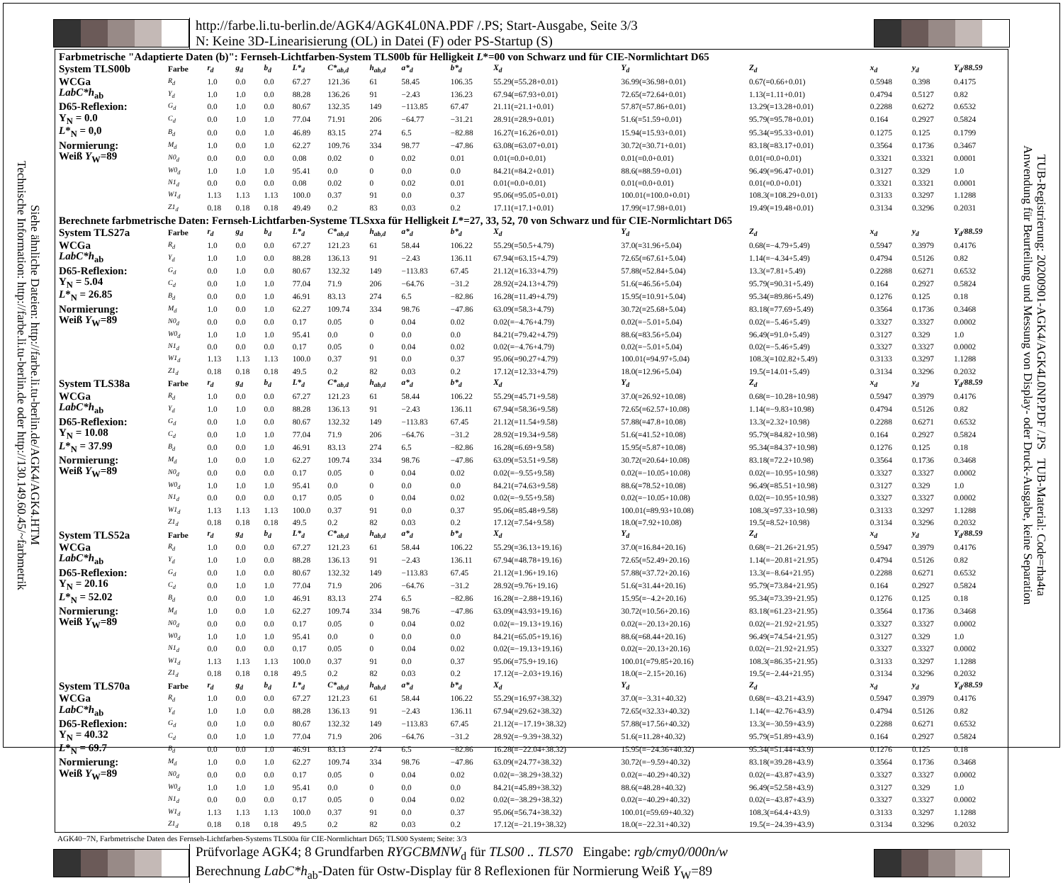Siehe ähnliche Dateien: http://farbe.li.tu-berlin.de/AGK4/AGK4.HTM
Technische Information: http://farbe.li.tu-berlin.de oder http://130.149.60.45/~farbmetrik
http://farbe.li.tu-berlin.de/AGK4/AGK4L0NA.PDF /.PS; Start-Ausgabe, Seite 3/3
N: Keine 3D-Linearisierung (OL) in Datei (F) oder PS-Startup (S)
| Farbmetrische "Adaptierte Daten (b)": Fernseh-Lichtfarben-System TLS00b für Helligkeit L *=00 von Schwarz und für CIE-Normlichtart D65 | | | | | | | | | | | | | | | |
| System TLS00b | Farbe | r<sub>d</sub> | g<sub>d</sub> | b<sub>d</sub> | L*<sub>d</sub> | C*<sub>ab,d</sub> | h<sub>ab,d</sub> | a*<sub>d</sub> | b*<sub>d</sub> | X<sub>d</sub> | Y<sub>d</sub> | Z<sub>d</sub> | x<sub>d</sub> | y<sub>d</sub> | Y<sub>d</sub>/88.59 |
| WCGa | R<sub>d</sub> | 1.0 | 0.0 | 0.0 | 67.27 | 121.36 | 61 | 58.45 | 106.35 | 55.29(=55.28+0.01) | 36.99(=36.98+0.01) | 0.67(=0.66+0.01) | 0.5948 | 0.398 | 0.4175 |
| LabC*h<sub>ab</sub> | Y<sub>d</sub> | 1.0 | 1.0 | 0.0 | 88.28 | 136.26 | 91 | −2.43 | 136.23 | 67.94(=67.93+0.01) | 72.65(=72.64+0.01) | 1.13(=1.11+0.01) | 0.4794 | 0.5127 | 0.82 |
| D65-Reflexion: | G<sub>d</sub> | 0.0 | 1.0 | 0.0 | 80.67 | 132.35 | 149 | −113.85 | 67.47 | 21.11(=21.1+0.01) | 57.87(=57.86+0.01) | 13.29(=13.28+0.01) | 0.2288 | 0.6272 | 0.6532 |
| Y<sub>N</sub> = 0.0 | C<sub>d</sub> | 0.0 | 1.0 | 1.0 | 77.04 | 71.91 | 206 | −64.77 | −31.21 | 28.91(=28.9+0.01) | 51.6(=51.59+0.01) | 95.79(=95.78+0.01) | 0.164 | 0.2927 | 0.5824 |
| L *<sub>N</sub> = 0,0 | B<sub>d</sub> | 0.0 | 0.0 | 1.0 | 46.89 | 83.15 | 274 | 6.5 | −82.88 | 16.27(=16.26+0.01) | 15.94(=15.93+0.01) | 95.34(=95.33+0.01) | 0.1275 | 0.125 | 0.1799 |
| Normierung: | M<sub>d</sub> | 1.0 | 0.0 | 1.0 | 62.27 | 109.76 | 334 | 98.77 | −47.86 | 63.08(=63.07+0.01) | 30.72(=30.71+0.01) | 83.18(=83.17+0.01) | 0.3564 | 0.1736 | 0.3467 |
| Weiß Y<sub>W</sub>=89 | N0<sub>d</sub> | 0.0 | 0.0 | 0.0 | 0.08 | 0.02 | 0 | 0.02 | 0.01 | 0.01(=0.0+0.01) | 0.01(=0.0+0.01) | 0.01(=0.0+0.01) | 0.3321 | 0.3321 | 0.0001 |
| | W0<sub>d</sub> | 1.0 | 1.0 | 1.0 | 95.41 | 0.0 | 0 | 0.0 | 0.0 | 84.21(=84.2+0.01) | 88.6(=88.59+0.01) | 96.49(=96.47+0.01) | 0.3127 | 0.329 | 1.0 |
| | N1<sub>d</sub> | 0.0 | 0.0 | 0.0 | 0.08 | 0.02 | 0 | 0.02 | 0.01 | 0.01(=0.0+0.01) | 0.01(=0.0+0.01) | 0.01(=0.0+0.01) | 0.3321 | 0.3321 | 0.0001 |
| | W1<sub>d</sub> | 1.13 | 1.13 | 1.13 | 100.0 | 0.37 | 91 | 0.0 | 0.37 | 95.06(=95.05+0.01) | 100.01(=100.0+0.01) | 108.3(=108.29+0.01) | 0.3133 | 0.3297 | 1.1288 |
| | Z1<sub>d</sub> | 0.18 | 0.18 | 0.18 | 49.49 | 0.2 | 83 | 0.03 | 0.2 | 17.11(=17.1+0.01) | 17.99(=17.98+0.01) | 19.49(=19.48+0.01) | 0.3134 | 0.3296 | 0.2031 |
| Berechnete farbmetrische Daten: Fernseh-Lichtfarben-Systeme TLSxxa für Helligkeit L *=27, 33, 52, 70 von Schwarz und für CIE-Normlichtart D65 | | | | | | | | | | | | | | | |
| System TLS27a | Farbe | r<sub>d</sub> | g<sub>d</sub> | b<sub>d</sub> | L*<sub>d</sub> | C*<sub>ab,d</sub> | h<sub>ab,d</sub> | a*<sub>d</sub> | b*<sub>d</sub> | X<sub>d</sub> | Y<sub>d</sub> | Z<sub>d</sub> | x<sub>d</sub> | y<sub>d</sub> | Y<sub>d</sub>/88.59 |
| WCGa | R<sub>d</sub> | 1.0 | 0.0 | 0.0 | 67.27 | 121.23 | 61 | 58.44 | 106.22 | 55.29(=50.5+4.79) | 37.0(=31.96+5.04) | 0.68(=−4.79+5.49) | 0.5947 | 0.3979 | 0.4176 |
| LabC*h<sub>ab</sub> | Y<sub>d</sub> | 1.0 | 1.0 | 0.0 | 88.28 | 136.13 | 91 | −2.43 | 136.11 | 67.94(=63.15+4.79) | 72.65(=67.61+5.04) | 1.14(=−4.34+5.49) | 0.4794 | 0.5126 | 0.82 |
| D65-Reflexion: | G<sub>d</sub> | 0.0 | 1.0 | 0.0 | 80.67 | 132.32 | 149 | −113.83 | 67.45 | 21.12(=16.33+4.79) | 57.88(=52.84+5.04) | 13.3(=7.81+5.49) | 0.2288 | 0.6271 | 0.6532 |
| Y<sub>N</sub> = 5.04 | C<sub>d</sub> | 0.0 | 1.0 | 1.0 | 77.04 | 71.9 | 206 | −64.76 | −31.2 | 28.92(=24.13+4.79) | 51.6(=46.56+5.04) | 95.79(=90.31+5.49) | 0.164 | 0.2927 | 0.5824 |
| L *<sub>N</sub> = 26.85 | B<sub>d</sub> | 0.0 | 0.0 | 1.0 | 46.91 | 83.13 | 274 | 6.5 | −82.86 | 16.28(=11.49+4.79) | 15.95(=10.91+5.04) | 95.34(=89.86+5.49) | 0.1276 | 0.125 | 0.18 |
| Normierung: | M<sub>d</sub> | 1.0 | 0.0 | 1.0 | 62.27 | 109.74 | 334 | 98.76 | −47.86 | 63.09(=58.3+4.79) | 30.72(=25.68+5.04) | 83.18(=77.69+5.49) | 0.3564 | 0.1736 | 0.3468 |
| Weiß Y<sub>W</sub>=89 | N0<sub>d</sub> | 0.0 | 0.0 | 0.0 | 0.17 | 0.05 | 0 | 0.04 | 0.02 | 0.02(=−4.76+4.79) | 0.02(=−5.01+5.04) | 0.02(=−5.46+5.49) | 0.3327 | 0.3327 | 0.0002 |
| | W0<sub>d</sub> | 1.0 | 1.0 | 1.0 | 95.41 | 0.0 | 0 | 0.0 | 0.0 | 84.21(=79.42+4.79) | 88.6(=83.56+5.04) | 96.49(=91.0+5.49) | 0.3127 | 0.329 | 1.0 |
| | N1<sub>d</sub> | 0.0 | 0.0 | 0.0 | 0.17 | 0.05 | 0 | 0.04 | 0.02 | 0.02(=−4.76+4.79) | 0.02(=−5.01+5.04) | 0.02(=−5.46+5.49) | 0.3327 | 0.3327 | 0.0002 |
| | W1<sub>d</sub> | 1.13 | 1.13 | 1.13 | 100.0 | 0.37 | 91 | 0.0 | 0.37 | 95.06(=90.27+4.79) | 100.01(=94.97+5.04) | 108.3(=102.82+5.49) | 0.3133 | 0.3297 | 1.1288 |
| | Z1<sub>d</sub> | 0.18 | 0.18 | 0.18 | 49.5 | 0.2 | 82 | 0.03 | 0.2 | 17.12(=12.33+4.79) | 18.0(=12.96+5.04) | 19.5(=14.01+5.49) | 0.3134 | 0.3296 | 0.2032 |
| System TLS38a | Farbe | r<sub>d</sub> | g<sub>d</sub> | b<sub>d</sub> | L*<sub>d</sub> | C*<sub>ab,d</sub> | h<sub>ab,d</sub> | a*<sub>d</sub> | b*<sub>d</sub> | X<sub>d</sub> | Y<sub>d</sub> | Z<sub>d</sub> | x<sub>d</sub> | y<sub>d</sub> | Y<sub>d</sub>/88.59 |
| WCGa | R<sub>d</sub> | 1.0 | 0.0 | 0.0 | 67.27 | 121.23 | 61 | 58.44 | 106.22 | 55.29(=45.71+9.58) | 37.0(=26.92+10.08) | 0.68(=−10.28+10.98) | 0.5947 | 0.3979 | 0.4176 |
| LabC*h<sub>ab</sub> | Y<sub>d</sub> | 1.0 | 1.0 | 0.0 | 88.28 | 136.13 | 91 | −2.43 | 136.11 | 67.94(=58.36+9.58) | 72.65(=62.57+10.08) | 1.14(=−9.83+10.98) | 0.4794 | 0.5126 | 0.82 |
| D65-Reflexion: | G<sub>d</sub> | 0.0 | 1.0 | 0.0 | 80.67 | 132.32 | 149 | −113.83 | 67.45 | 21.12(=11.54+9.58) | 57.88(=47.8+10.08) | 13.3(=2.32+10.98) | 0.2288 | 0.6271 | 0.6532 |
| Y<sub>N</sub> = 10.08 | C<sub>d</sub> | 0.0 | 1.0 | 1.0 | 77.04 | 71.9 | 206 | −64.76 | −31.2 | 28.92(=19.34+9.58) | 51.6(=41.52+10.08) | 95.79(=84.82+10.98) | 0.164 | 0.2927 | 0.5824 |
| L *<sub>N</sub> = 37.99 | B<sub>d</sub> | 0.0 | 0.0 | 1.0 | 46.91 | 83.13 | 274 | 6.5 | −82.86 | 16.28(=6.69+9.58) | 15.95(=5.87+10.08) | 95.34(=84.37+10.98) | 0.1276 | 0.125 | 0.18 |
| Normierung: | M<sub>d</sub> | 1.0 | 0.0 | 1.0 | 62.27 | 109.74 | 334 | 98.76 | −47.86 | 63.09(=53.51+9.58) | 30.72(=20.64+10.08) | 83.18(=72.2+10.98) | 0.3564 | 0.1736 | 0.3468 |
| Weiß Y<sub>W</sub>=89 | N0<sub>d</sub> | 0.0 | 0.0 | 0.0 | 0.17 | 0.05 | 0 | 0.04 | 0.02 | 0.02(=−9.55+9.58) | 0.02(=−10.05+10.08) | 0.02(=−10.95+10.98) | 0.3327 | 0.3327 | 0.0002 |
| | W0<sub>d</sub> | 1.0 | 1.0 | 1.0 | 95.41 | 0.0 | 0 | 0.0 | 0.0 | 84.21(=74.63+9.58) | 88.6(=78.52+10.08) | 96.49(=85.51+10.98) | 0.3127 | 0.329 | 1.0 |
| | N1<sub>d</sub> | 0.0 | 0.0 | 0.0 | 0.17 | 0.05 | 0 | 0.04 | 0.02 | 0.02(=−9.55+9.58) | 0.02(=−10.05+10.08) | 0.02(=−10.95+10.98) | 0.3327 | 0.3327 | 0.0002 |
| | W1<sub>d</sub> | 1.13 | 1.13 | 1.13 | 100.0 | 0.37 | 91 | 0.0 | 0.37 | 95.06(=85.48+9.58) | 100.01(=89.93+10.08) | 108.3(=97.33+10.98) | 0.3133 | 0.3297 | 1.1288 |
| | Z1<sub>d</sub> | 0.18 | 0.18 | 0.18 | 49.5 | 0.2 | 82 | 0.03 | 0.2 | 17.12(=7.54+9.58) | 18.0(=7.92+10.08) | 19.5(=8.52+10.98) | 0.3134 | 0.3296 | 0.2032 |
| System TLS52a | Farbe | r<sub>d</sub> | g<sub>d</sub> | b<sub>d</sub> | L*<sub>d</sub> | C*<sub>ab,d</sub> | h<sub>ab,d</sub> | a*<sub>d</sub> | b*<sub>d</sub> | X<sub>d</sub> | Y<sub>d</sub> | Z<sub>d</sub> | x<sub>d</sub> | y<sub>d</sub> | Y<sub>d</sub>/88.59 |
| WCGa | R<sub>d</sub> | 1.0 | 0.0 | 0.0 | 67.27 | 121.23 | 61 | 58.44 | 106.22 | 55.29(=36.13+19.16) | 37.0(=16.84+20.16) | 0.68(=−21.26+21.95) | 0.5947 | 0.3979 | 0.4176 |
| LabC*h<sub>ab</sub> | Y<sub>d</sub> | 1.0 | 1.0 | 0.0 | 88.28 | 136.13 | 91 | −2.43 | 136.11 | 67.94(=48.78+19.16) | 72.65(=52.49+20.16) | 1.14(=−20.81+21.95) | 0.4794 | 0.5126 | 0.82 |
| D65-Reflexion: | G<sub>d</sub> | 0.0 | 1.0 | 0.0 | 80.67 | 132.32 | 149 | −113.83 | 67.45 | 21.12(=1.96+19.16) | 57.88(=37.72+20.16) | 13.3(=−8.64+21.95) | 0.2288 | 0.6271 | 0.6532 |
| Y<sub>N</sub> = 20.16 | C<sub>d</sub> | 0.0 | 1.0 | 1.0 | 77.04 | 71.9 | 206 | −64.76 | −31.2 | 28.92(=9.76+19.16) | 51.6(=31.44+20.16) | 95.79(=73.84+21.95) | 0.164 | 0.2927 | 0.5824 |
| L *<sub>N</sub> = 52.02 | B<sub>d</sub> | 0.0 | 0.0 | 1.0 | 46.91 | 83.13 | 274 | 6.5 | −82.86 | 16.28(=−2.88+19.16) | 15.95(=−4.2+20.16) | 95.34(=73.39+21.95) | 0.1276 | 0.125 | 0.18 |
| Normierung: | M<sub>d</sub> | 1.0 | 0.0 | 1.0 | 62.27 | 109.74 | 334 | 98.76 | −47.86 | 63.09(=43.93+19.16) | 30.72(=10.56+20.16) | 83.18(=61.23+21.95) | 0.3564 | 0.1736 | 0.3468 |
| Weiß Y<sub>W</sub>=89 | N0<sub>d</sub> | 0.0 | 0.0 | 0.0 | 0.17 | 0.05 | 0 | 0.04 | 0.02 | 0.02(=−19.13+19.16) | 0.02(=−20.13+20.16) | 0.02(=−21.92+21.95) | 0.3327 | 0.3327 | 0.0002 |
| | W0<sub>d</sub> | 1.0 | 1.0 | 1.0 | 95.41 | 0.0 | 0 | 0.0 | 0.0 | 84.21(=65.05+19.16) | 88.6(=68.44+20.16) | 96.49(=74.54+21.95) | 0.3127 | 0.329 | 1.0 |
| | N1<sub>d</sub> | 0.0 | 0.0 | 0.0 | 0.17 | 0.05 | 0 | 0.04 | 0.02 | 0.02(=−19.13+19.16) | 0.02(=−20.13+20.16) | 0.02(=−21.92+21.95) | 0.3327 | 0.3327 | 0.0002 |
| | W1<sub>d</sub> | 1.13 | 1.13 | 1.13 | 100.0 | 0.37 | 91 | 0.0 | 0.37 | 95.06(=75.9+19.16) | 100.01(=79.85+20.16) | 108.3(=86.35+21.95) | 0.3133 | 0.3297 | 1.1288 |
| | Z1<sub>d</sub> | 0.18 | 0.18 | 0.18 | 49.5 | 0.2 | 82 | 0.03 | 0.2 | 17.12(=−2.03+19.16) | 18.0(=−2.15+20.16) | 19.5(=−2.44+21.95) | 0.3134 | 0.3296 | 0.2032 |
| System TLS70a | Farbe | r<sub>d</sub> | g<sub>d</sub> | b<sub>d</sub> | L*<sub>d</sub> | C*<sub>ab,d</sub> | h<sub>ab,d</sub> | a*<sub>d</sub> | b*<sub>d</sub> | X<sub>d</sub> | Y<sub>d</sub> | Z<sub>d</sub> | x<sub>d</sub> | y<sub>d</sub> | Y<sub>d</sub>/88.59 |
| WCGa | R<sub>d</sub> | 1.0 | 0.0 | 0.0 | 67.27 | 121.23 | 61 | 58.44 | 106.22 | 55.29(=16.97+38.32) | 37.0(=−3.31+40.32) | 0.68(=−43.21+43.9) | 0.5947 | 0.3979 | 0.4176 |
| LabC*h<sub>ab</sub> | Y<sub>d</sub> | 1.0 | 1.0 | 0.0 | 88.28 | 136.13 | 91 | −2.43 | 136.11 | 67.94(=29.62+38.32) | 72.65(=32.33+40.32) | 1.14(=−42.76+43.9) | 0.4794 | 0.5126 | 0.82 |
| D65-Reflexion: | G<sub>d</sub> | 0.0 | 1.0 | 0.0 | 80.67 | 132.32 | 149 | −113.83 | 67.45 | 21.12(=−17.19+38.32) | 57.88(=17.56+40.32) | 13.3(=−30.59+43.9) | 0.2288 | 0.6271 | 0.6532 |
| Y<sub>N</sub> = 40.32 | C<sub>d</sub> | 0.0 | 1.0 | 1.0 | 77.04 | 71.9 | 206 | −64.76 | −31.2 | 28.92(=−9.39+38.32) | 51.6(=11.28+40.32) | 95.79(=51.89+43.9) | 0.164 | 0.2927 | 0.5824 |
| L *<sub>N</sub> = 69.7 | B<sub>d</sub> | 0.0 | 0.0 | 1.0 | 46.91 | 83.13 | 274 | 6.5 | −82.86 | 16.28(=−22.04+38.32) | 15.95(=−24.36+40.32) | 95.34(=51.44+43.9) | 0.1276 | 0.125 | 0.18 |
| Normierung: | M<sub>d</sub> | 1.0 | 0.0 | 1.0 | 62.27 | 109.74 | 334 | 98.76 | −47.86 | 63.09(=24.77+38.32) | 30.72(=−9.59+40.32) | 83.18(=39.28+43.9) | 0.3564 | 0.1736 | 0.3468 |
| Weiß Y<sub>W</sub>=89 | N0<sub>d</sub> | 0.0 | 0.0 | 0.0 | 0.17 | 0.05 | 0 | 0.04 | 0.02 | 0.02(=−38.29+38.32) | 0.02(=−40.29+40.32) | 0.02(=−43.87+43.9) | 0.3327 | 0.3327 | 0.0002 |
| | W0<sub>d</sub> | 1.0 | 1.0 | 1.0 | 95.41 | 0.0 | 0 | 0.0 | 0.0 | 84.21(=45.89+38.32) | 88.6(=48.28+40.32) | 96.49(=52.58+43.9) | 0.3127 | 0.329 | 1.0 |
| | N1<sub>d</sub> | 0.0 | 0.0 | 0.0 | 0.17 | 0.05 | 0 | 0.04 | 0.02 | 0.02(=−38.29+38.32) | 0.02(=−40.29+40.32) | 0.02(=−43.87+43.9) | 0.3327 | 0.3327 | 0.0002 |
| | W1<sub>d</sub> | 1.13 | 1.13 | 1.13 | 100.0 | 0.37 | 91 | 0.0 | 0.37 | 95.06(=56.74+38.32) | 100.01(=59.69+40.32) | 108.3(=64.4+43.9) | 0.3133 | 0.3297 | 1.1288 |
| | Z1<sub>d</sub> | 0.18 | 0.18 | 0.18 | 49.5 | 0.2 | 82 | 0.03 | 0.2 | 17.12(=−21.19+38.32) | 18.0(=−22.31+40.32) | 19.5(=−24.39+43.9) | 0.3134 | 0.3296 | 0.2032 |
AGK40−7N, Farbmetrische Daten des Fernseh-Lichtfarben-Systems TLS00a für CIE-Normlichtart D65; TLS00 System; Seite: 3/3
Prüfvorlage AGK4; 8 Grundfarben RYGCBMNW<sub>d</sub> für TLS00 .. TLS70 Eingabe: rgb/cmy0/000n/w
Berechnung LabC*h<sub>ab</sub>-Daten für Ostw-Display für 8 Reflexionen für Normierung Weiß Y<sub>W</sub>=89
TUB-Registrierung: 20200901-AGK4/AGK4L0NP.PDF /.PS TUB-Material: Code=rha4ta
Anwendung für Beurteilung und Messung von Display- oder Druck-Ausgabe, keine Separation